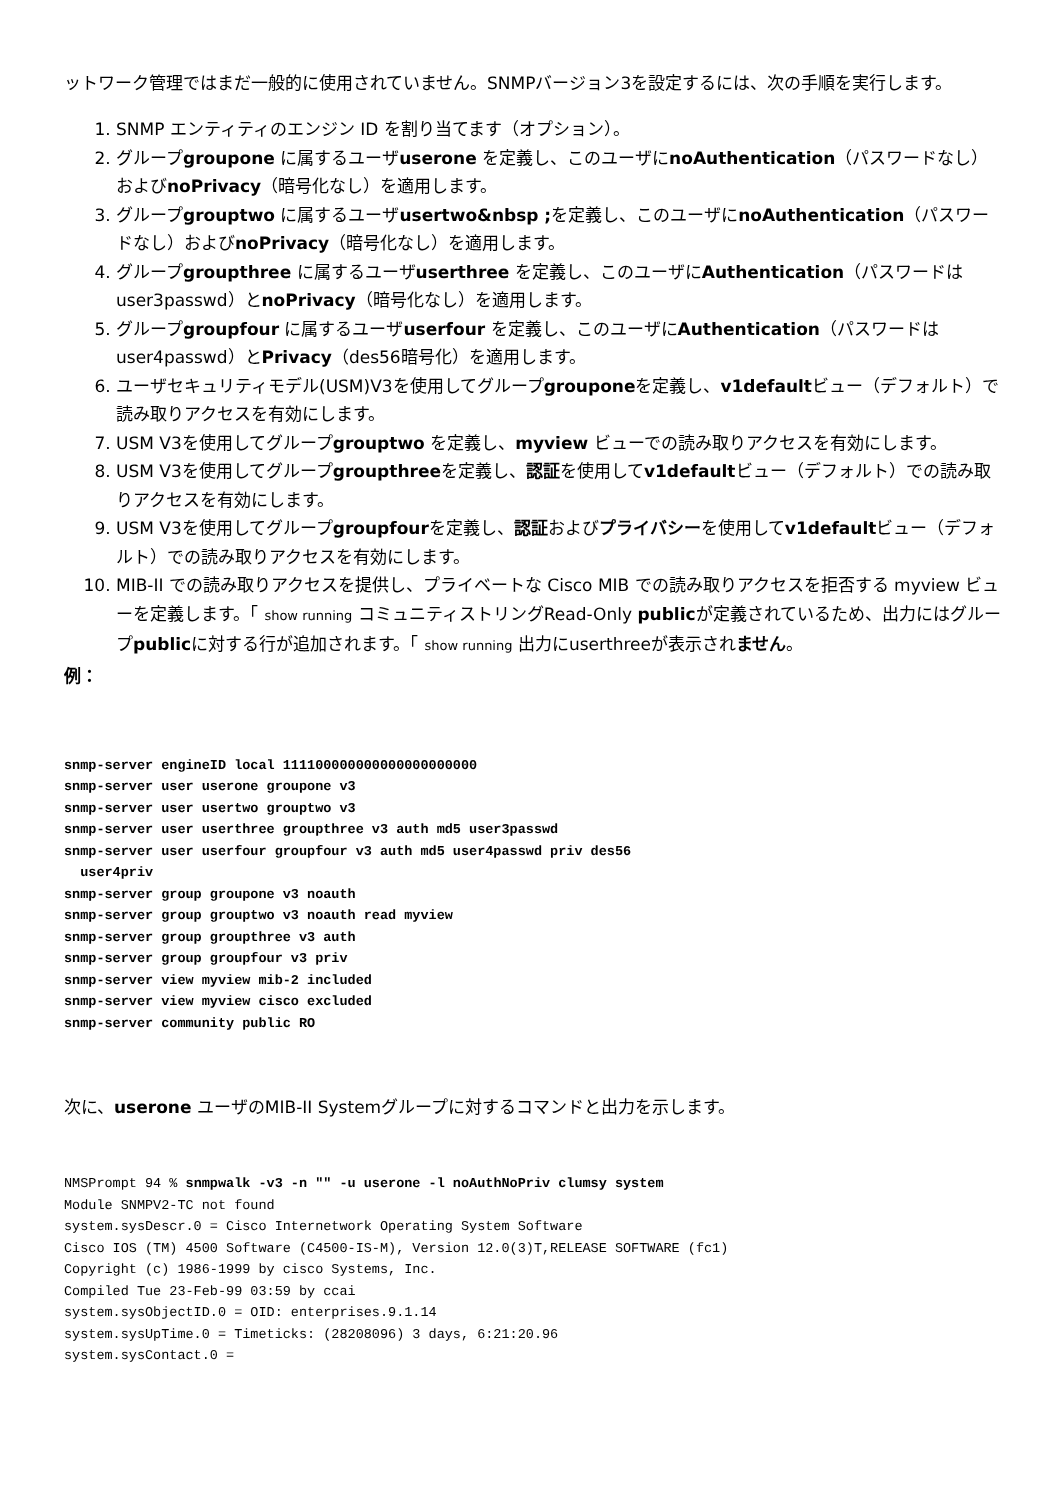ットワーク管理ではまだ一般的に使用されていません。SNMPバージョン3を設定するには、次の手順を実行します。
1. SNMP エンティティのエンジン ID を割り当てます（オプション）。
2. グループgroupone に属するユーザuserone を定義し、このユーザにnoAuthentication（パスワードなし）およびnoPrivacy（暗号化なし）を適用します。
3. グループgrouptwo に属するユーザusertwo&nbsp ; を定義し、このユーザにnoAuthentication（パスワードなし）およびnoPrivacy（暗号化なし）を適用します。
4. グループgroupthree に属するユーザuserthree を定義し、このユーザにAuthentication（パスワードはuser3passwd）とnoPrivacy（暗号化なし）を適用します。
5. グループgroupfour に属するユーザuserfour を定義し、このユーザにAuthentication（パスワードはuser4passwd）とPrivacy（des56暗号化）を適用します。
6. ユーザセキュリティモデル(USM)V3を使用してグループgrouponeを定義し、v1defaultビュー（デフォルト）で読み取りアクセスを有効にします。
7. USM V3を使用してグループgrouptwo を定義し、myview ビューでの読み取りアクセスを有効にします。
8. USM V3を使用してグループgroupthreeを定義し、認証を使用してv1defaultビュー（デフォルト）での読み取りアクセスを有効にします。
9. USM V3を使用してグループgroupfourを定義し、認証およびプライバシーを使用してv1defaultビュー（デフォルト）での読み取りアクセスを有効にします。
10. MIB-II での読み取りアクセスを提供し、プライベートな Cisco MIB での読み取りアクセスを拒否する myview ビューを定義します。「 show running コミュニティストリングRead-Only publicが定義されているため、出力にはグループpublicに対する行が追加されます。「 show running 出力にuserthreeが表示されません。
例：
snmp-server engineID local 111100000000000000000000
snmp-server user userone groupone v3
snmp-server user usertwo grouptwo v3
snmp-server user userthree groupthree v3 auth md5 user3passwd
snmp-server user userfour groupfour v3 auth md5 user4passwd priv des56
  user4priv
snmp-server group groupone v3 noauth
snmp-server group grouptwo v3 noauth read myview
snmp-server group groupthree v3 auth
snmp-server group groupfour v3 priv
snmp-server view myview mib-2 included
snmp-server view myview cisco excluded
snmp-server community public RO
次に、userone ユーザのMIB-II Systemグループに対するコマンドと出力を示します。
NMSPrompt 94 % snmpwalk -v3 -n "" -u userone -l noAuthNoPriv clumsy system
Module SNMPV2-TC not found
system.sysDescr.0 = Cisco Internetwork Operating System Software
Cisco IOS (TM) 4500 Software (C4500-IS-M), Version 12.0(3)T,RELEASE SOFTWARE (fc1)
Copyright (c) 1986-1999 by cisco Systems, Inc.
Compiled Tue 23-Feb-99 03:59 by ccai
system.sysObjectID.0 = OID: enterprises.9.1.14
system.sysUpTime.0 = Timeticks: (28208096) 3 days, 6:21:20.96
system.sysContact.0 =